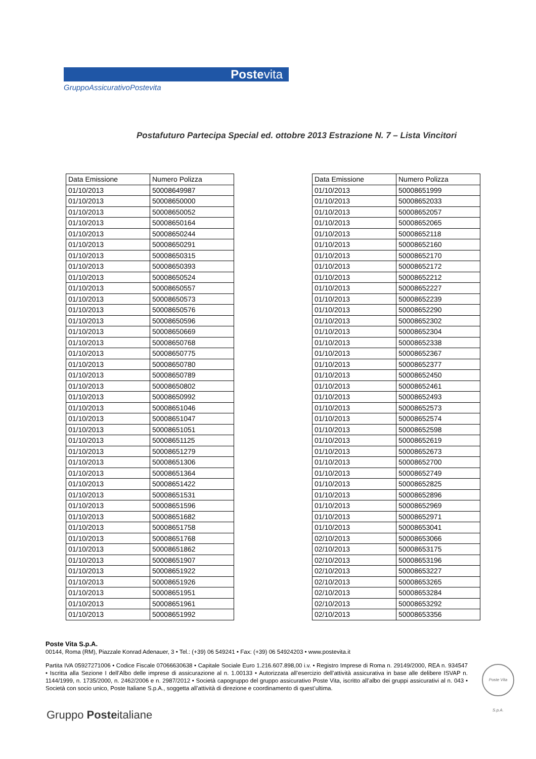Postevita
GruppoAssicurativoPostevita
Postafuturo Partecipa Special ed. ottobre 2013 Estrazione N. 7 – Lista Vincitori
| Data Emissione | Numero Polizza |
| --- | --- |
| 01/10/2013 | 50008649987 |
| 01/10/2013 | 50008650000 |
| 01/10/2013 | 50008650052 |
| 01/10/2013 | 50008650164 |
| 01/10/2013 | 50008650244 |
| 01/10/2013 | 50008650291 |
| 01/10/2013 | 50008650315 |
| 01/10/2013 | 50008650393 |
| 01/10/2013 | 50008650524 |
| 01/10/2013 | 50008650557 |
| 01/10/2013 | 50008650573 |
| 01/10/2013 | 50008650576 |
| 01/10/2013 | 50008650596 |
| 01/10/2013 | 50008650669 |
| 01/10/2013 | 50008650768 |
| 01/10/2013 | 50008650775 |
| 01/10/2013 | 50008650780 |
| 01/10/2013 | 50008650789 |
| 01/10/2013 | 50008650802 |
| 01/10/2013 | 50008650992 |
| 01/10/2013 | 50008651046 |
| 01/10/2013 | 50008651047 |
| 01/10/2013 | 50008651051 |
| 01/10/2013 | 50008651125 |
| 01/10/2013 | 50008651279 |
| 01/10/2013 | 50008651306 |
| 01/10/2013 | 50008651364 |
| 01/10/2013 | 50008651422 |
| 01/10/2013 | 50008651531 |
| 01/10/2013 | 50008651596 |
| 01/10/2013 | 50008651682 |
| 01/10/2013 | 50008651758 |
| 01/10/2013 | 50008651768 |
| 01/10/2013 | 50008651862 |
| 01/10/2013 | 50008651907 |
| 01/10/2013 | 50008651922 |
| 01/10/2013 | 50008651926 |
| 01/10/2013 | 50008651951 |
| 01/10/2013 | 50008651961 |
| 01/10/2013 | 50008651992 |
| Data Emissione | Numero Polizza |
| --- | --- |
| 01/10/2013 | 50008651999 |
| 01/10/2013 | 50008652033 |
| 01/10/2013 | 50008652057 |
| 01/10/2013 | 50008652065 |
| 01/10/2013 | 50008652118 |
| 01/10/2013 | 50008652160 |
| 01/10/2013 | 50008652170 |
| 01/10/2013 | 50008652172 |
| 01/10/2013 | 50008652212 |
| 01/10/2013 | 50008652227 |
| 01/10/2013 | 50008652239 |
| 01/10/2013 | 50008652290 |
| 01/10/2013 | 50008652302 |
| 01/10/2013 | 50008652304 |
| 01/10/2013 | 50008652338 |
| 01/10/2013 | 50008652367 |
| 01/10/2013 | 50008652377 |
| 01/10/2013 | 50008652450 |
| 01/10/2013 | 50008652461 |
| 01/10/2013 | 50008652493 |
| 01/10/2013 | 50008652573 |
| 01/10/2013 | 50008652574 |
| 01/10/2013 | 50008652598 |
| 01/10/2013 | 50008652619 |
| 01/10/2013 | 50008652673 |
| 01/10/2013 | 50008652700 |
| 01/10/2013 | 50008652749 |
| 01/10/2013 | 50008652825 |
| 01/10/2013 | 50008652896 |
| 01/10/2013 | 50008652969 |
| 01/10/2013 | 50008652971 |
| 01/10/2013 | 50008653041 |
| 02/10/2013 | 50008653066 |
| 02/10/2013 | 50008653175 |
| 02/10/2013 | 50008653196 |
| 02/10/2013 | 50008653227 |
| 02/10/2013 | 50008653265 |
| 02/10/2013 | 50008653284 |
| 02/10/2013 | 50008653292 |
| 02/10/2013 | 50008653356 |
Poste Vita S.p.A.
00144, Roma (RM), Piazzale Konrad Adenauer, 3 • Tel.: (+39) 06 549241 • Fax: (+39) 06 54924203 • www.postevita.it
Partita IVA 05927271006 • Codice Fiscale 07066630638 • Capitale Sociale Euro 1.216.607.898,00 i.v. • Registro Imprese di Roma n. 29149/2000, REA n. 934547 • Iscritta alla Sezione I dell’Albo delle imprese di assicurazione al n. 1.00133 • Autorizzata all’esercizio dell’attività assicurativa in base alle delibere ISVAP n. 1144/1999, n. 1735/2000, n. 2462/2006 e n. 2987/2012 • Società capogruppo del gruppo assicurativo Poste Vita, iscritto all’albo dei gruppi assicurativi al n. 043 • Società con socio unico, Poste Italiane S.p.A., soggetta all’attività di direzione e coordinamento di quest’ultima.
Poste Vita S.p.A.
Gruppo Posteitaliane